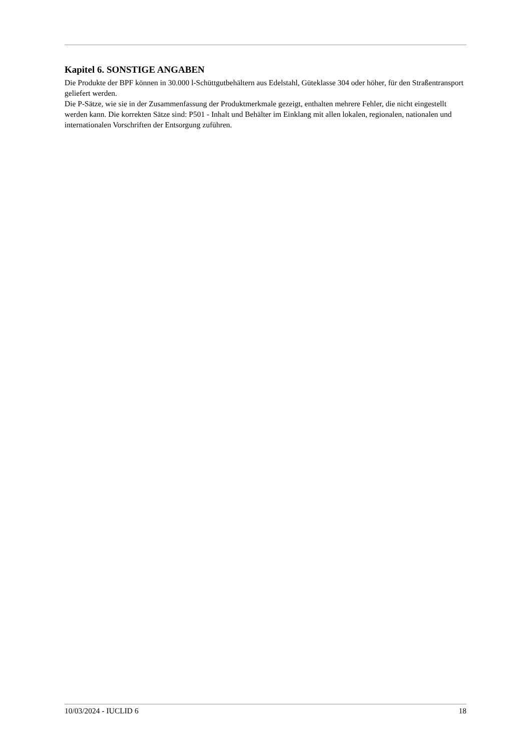Kapitel 6. SONSTIGE ANGABEN
Die Produkte der BPF können in 30.000 l-Schüttgutbehältern aus Edelstahl, Güteklasse 304 oder höher, für den Straßentransport geliefert werden.
Die P-Sätze, wie sie in der Zusammenfassung der Produktmerkmale gezeigt, enthalten mehrere Fehler, die nicht eingestellt werden kann. Die korrekten Sätze sind: P501 - Inhalt und Behälter im Einklang mit allen lokalen, regionalen, nationalen und internationalen Vorschriften der Entsorgung zuführen.
10/03/2024 - IUCLID 6 18